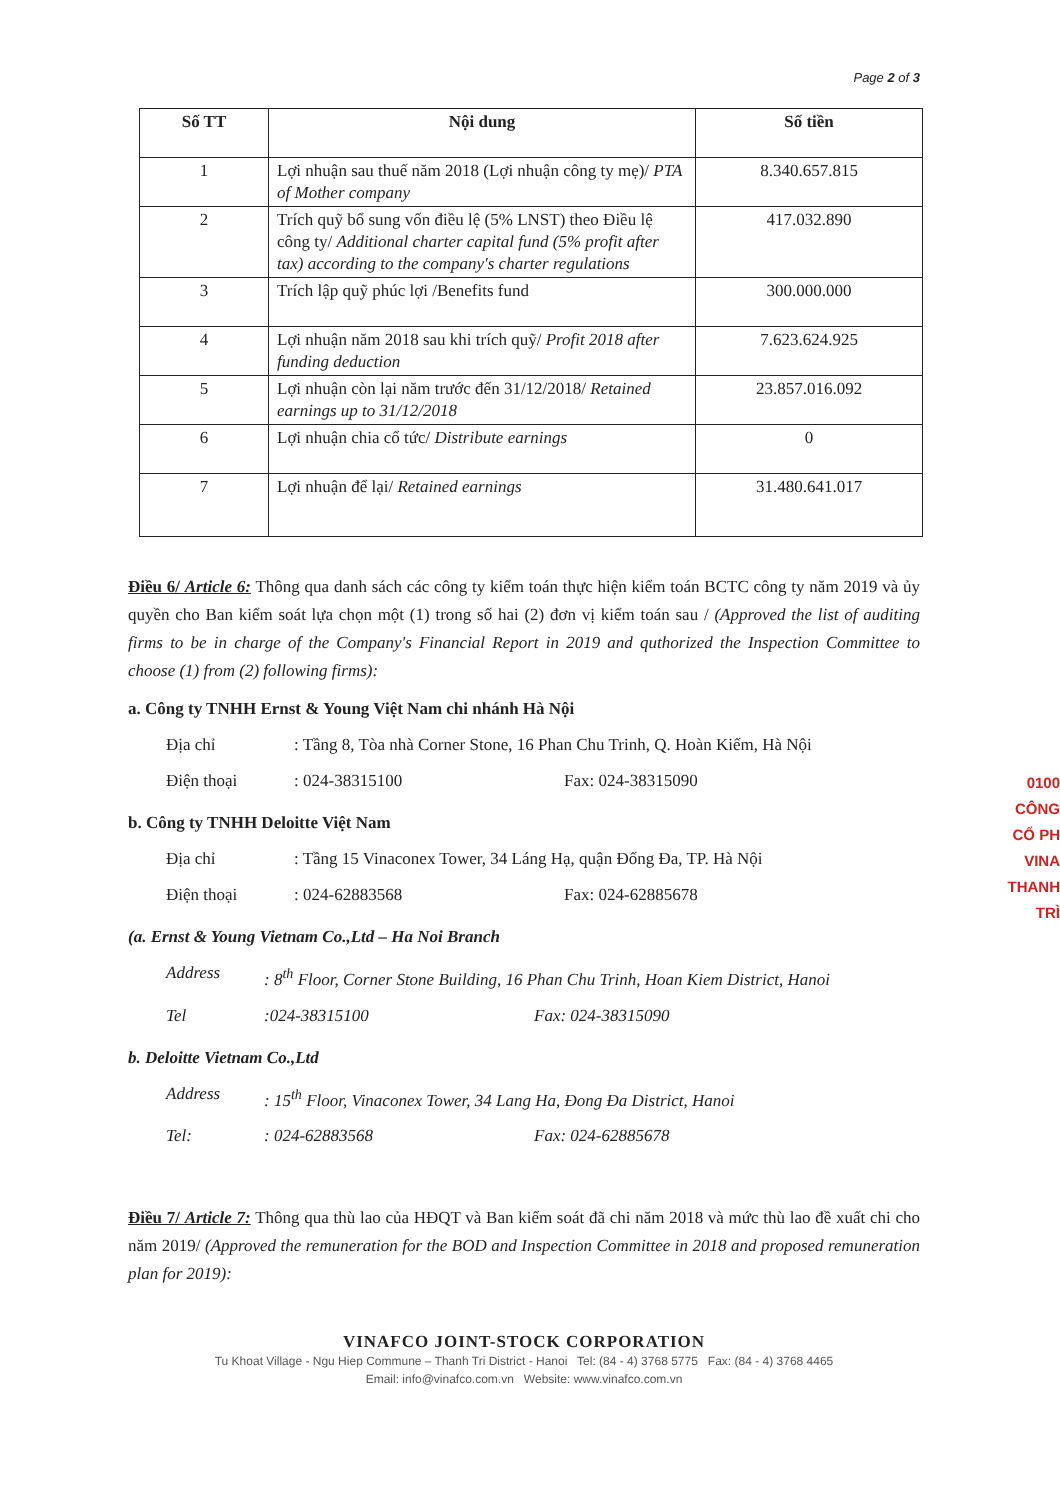Page 2 of 3
| Số TT | Nội dung | Số tiền |
| --- | --- | --- |
| 1 | Lợi nhuận sau thuế năm 2018 (Lợi nhuận công ty mẹ)/ PTA of Mother company | 8.340.657.815 |
| 2 | Trích quỹ bổ sung vốn điều lệ (5% LNST) theo Điều lệ công ty/ Additional charter capital fund (5% profit after tax) according to the company's charter regulations | 417.032.890 |
| 3 | Trích lập quỹ phúc lợi /Benefits fund | 300.000.000 |
| 4 | Lợi nhuận năm 2018 sau khi trích quỹ/ Profit 2018 after funding deduction | 7.623.624.925 |
| 5 | Lợi nhuận còn lại năm trước đến 31/12/2018/ Retained earnings up to 31/12/2018 | 23.857.016.092 |
| 6 | Lợi nhuận chia cổ tức/ Distribute earnings | 0 |
| 7 | Lợi nhuận để lại/ Retained earnings | 31.480.641.017 |
Điều 6/ Article 6: Thông qua danh sách các công ty kiểm toán thực hiện kiểm toán BCTC công ty năm 2019 và ủy quyền cho Ban kiểm soát lựa chọn một (1) trong số hai (2) đơn vị kiểm toán sau / (Approved the list of auditing firms to be in charge of the Company's Financial Report in 2019 and quthorized the Inspection Committee to choose (1) from (2) following firms):
a. Công ty TNHH Ernst & Young Việt Nam chi nhánh Hà Nội
Địa chỉ: Tầng 8, Tòa nhà Corner Stone, 16 Phan Chu Trinh, Q. Hoàn Kiếm, Hà Nội
Điện thoại: 024-38315100 Fax: 024-38315090
b. Công ty TNHH Deloitte Việt Nam
Địa chỉ: Tầng 15 Vinaconex Tower, 34 Láng Hạ, quận Đống Đa, TP. Hà Nội
Điện thoại: 024-62883568 Fax: 024-62885678
(a. Ernst & Young Vietnam Co.,Ltd – Ha Noi Branch
Address: 8<sup>th</sup> Floor, Corner Stone Building, 16 Phan Chu Trinh, Hoan Kiem District, Hanoi
Tel:024-38315100 Fax: 024-38315090
b. Deloitte Vietnam Co.,Ltd
Address: 15<sup>th</sup> Floor, Vinaconex Tower, 34 Lang Ha, Đong Đa District, Hanoi
Tel:: 024-62883568 Fax: 024-62885678
Điều 7/ Article 7: Thông qua thù lao của HĐQT và Ban kiểm soát đã chi năm 2018 và mức thù lao đề xuất chi cho năm 2019/ (Approved the remuneration for the BOD and Inspection Committee in 2018 and proposed remuneration plan for 2019):
VINAFCO JOINT-STOCK CORPORATION
Tu Khoat Village - Ngu Hiep Commune – Thanh Tri District - Hanoi Tel: (84 - 4) 3768 5775 Fax: (84 - 4) 3768 4465
Email: info@vinafco.com.vn Website: www.vinafco.com.vn
0100 CÔNG CỔ PH VINA THANH TRÌ